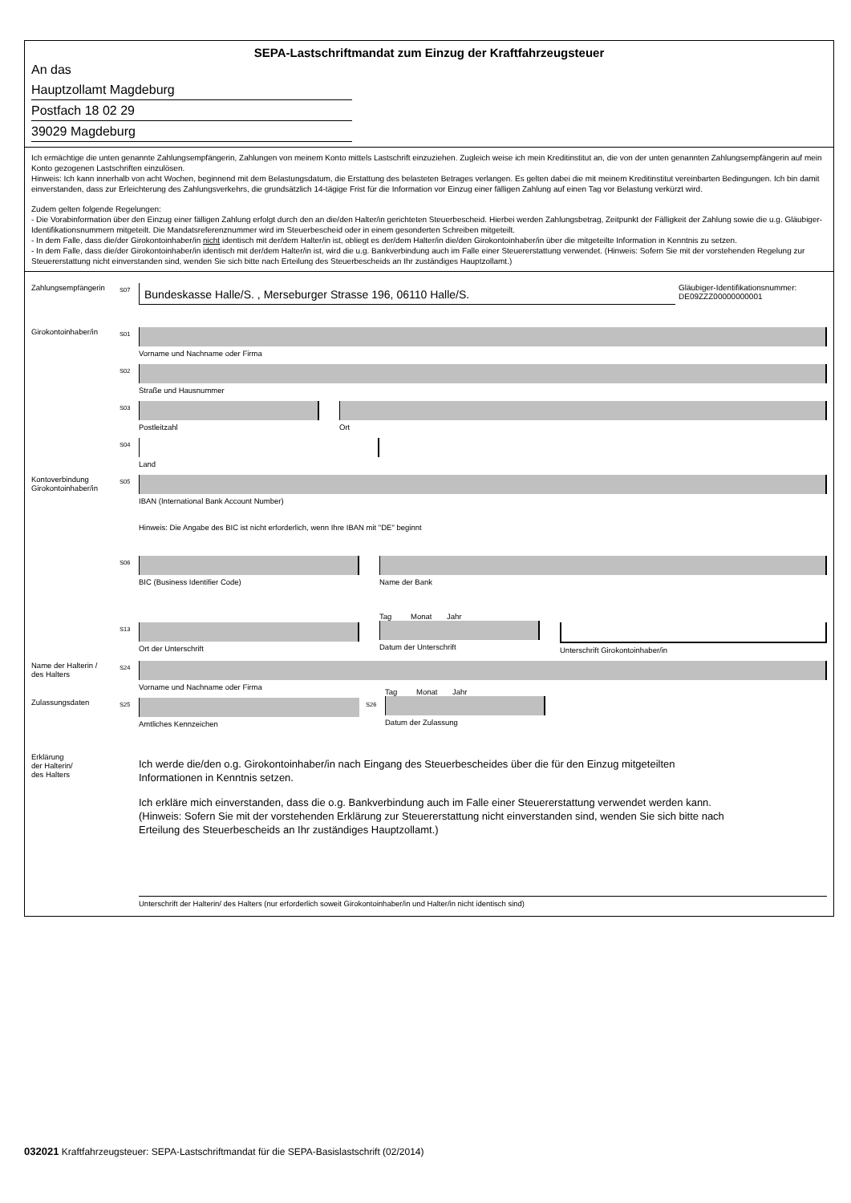SEPA-Lastschriftmandat zum Einzug der Kraftfahrzeugsteuer
An das
Hauptzollamt Magdeburg
Postfach 18 02 29
39029 Magdeburg
Ich ermächtige die unten genannte Zahlungsempfängerin, Zahlungen von meinem Konto mittels Lastschrift einzuziehen. Zugleich weise ich mein Kreditinstitut an, die von der unten genannten Zahlungsempfängerin auf mein Konto gezogenen Lastschriften einzulösen.
Hinweis: Ich kann innerhalb von acht Wochen, beginnend mit dem Belastungsdatum, die Erstattung des belasteten Betrages verlangen. Es gelten dabei die mit meinem Kreditinstitut vereinbarten Bedingungen. Ich bin damit einverstanden, dass zur Erleichterung des Zahlungsverkehrs, die grundsätzlich 14-tägige Frist für die Information vor Einzug einer fälligen Zahlung auf einen Tag vor Belastung verkürzt wird.
Zudem gelten folgende Regelungen:
- Die Vorabinformation über den Einzug einer fälligen Zahlung erfolgt durch den an die/den Halter/in gerichteten Steuerbescheid. Hierbei werden Zahlungsbetrag, Zeitpunkt der Fälligkeit der Zahlung sowie die u.g. Gläubiger-Identifikationsnummern mitgeteilt. Die Mandatsreferenznummer wird im Steuerbescheid oder in einem gesonderten Schreiben mitgeteilt.
- In dem Falle, dass die/der Girokontoinhaber/in nicht identisch mit der/dem Halter/in ist, obliegt es der/dem Halter/in die/den Girokontoinhaber/in über die mitgeteilte Information in Kenntnis zu setzen.
- In dem Falle, dass die/der Girokontoinhaber/in identisch mit der/dem Halter/in ist, wird die u.g. Bankverbindung auch im Falle einer Steuererstattung verwendet. (Hinweis: Sofern Sie mit der vorstehenden Regelung zur Steuererstattung nicht einverstanden sind, wenden Sie sich bitte nach Erteilung des Steuerbescheids an Ihr zuständiges Hauptzollamt.)
Zahlungsempfängerin
S07
Bundeskasse Halle/S. , Merseburger Strasse 196, 06110 Halle/S.
Gläubiger-Identifikationsnummer:
DE09ZZZ00000000001
Girokontoinhaber/in
S01
Vorname und Nachname oder Firma
S02
Straße und Hausnummer
S03
Postleitzahl Ort
S04
Land
Kontoverbindung
Girokontoinhaber/in
S05
IBAN (International Bank Account Number)
Hinweis: Die Angabe des BIC ist nicht erforderlich, wenn Ihre IBAN mit "DE" beginnt
S06
BIC (Business Identifier Code) Name der Bank
S13
Ort der Unterschrift
Tag Monat Jahr
Datum der Unterschrift
Unterschrift Girokontoinhaber/in
Name der Halterin /
des Halters
S24
Vorname und Nachname oder Firma
Zulassungsdaten
S25
Amtliches Kennzeichen
S26
Tag Monat Jahr
Datum der Zulassung
Erklärung
der Halterin/
des Halters
Ich werde die/den o.g. Girokontoinhaber/in nach Eingang des Steuerbescheides über die für den Einzug mitgeteilten Informationen in Kenntnis setzen.
Ich erkläre mich einverstanden, dass die o.g. Bankverbindung auch im Falle einer Steuererstattung verwendet werden kann. (Hinweis: Sofern Sie mit der vorstehenden Erklärung zur Steuererstattung nicht einverstanden sind, wenden Sie sich bitte nach Erteilung des Steuerbescheids an Ihr zuständiges Hauptzollamt.)
Unterschrift der Halterin/ des Halters (nur erforderlich soweit Girokontoinhaber/in und Halter/in nicht identisch sind)
032021 Kraftfahrzeugsteuer: SEPA-Lastschriftmandat für die SEPA-Basislastschrift (02/2014)